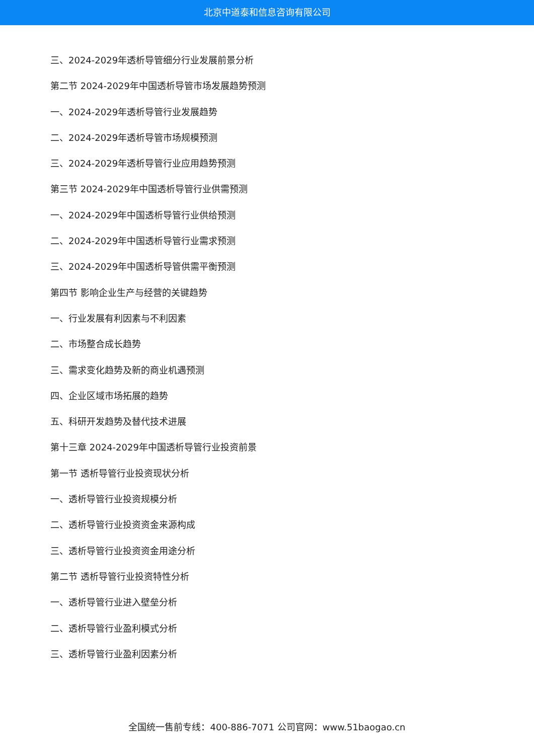北京中道泰和信息咨询有限公司
三、2024-2029年透析导管细分行业发展前景分析
第二节 2024-2029年中国透析导管市场发展趋势预测
一、2024-2029年透析导管行业发展趋势
二、2024-2029年透析导管市场规模预测
三、2024-2029年透析导管行业应用趋势预测
第三节 2024-2029年中国透析导管行业供需预测
一、2024-2029年中国透析导管行业供给预测
二、2024-2029年中国透析导管行业需求预测
三、2024-2029年中国透析导管供需平衡预测
第四节 影响企业生产与经营的关键趋势
一、行业发展有利因素与不利因素
二、市场整合成长趋势
三、需求变化趋势及新的商业机遇预测
四、企业区域市场拓展的趋势
五、科研开发趋势及替代技术进展
第十三章 2024-2029年中国透析导管行业投资前景
第一节 透析导管行业投资现状分析
一、透析导管行业投资规模分析
二、透析导管行业投资资金来源构成
三、透析导管行业投资资金用途分析
第二节 透析导管行业投资特性分析
一、透析导管行业进入壁垒分析
二、透析导管行业盈利模式分析
三、透析导管行业盈利因素分析
全国统一售前专线：400-886-7071 公司官网：www.51baogao.cn